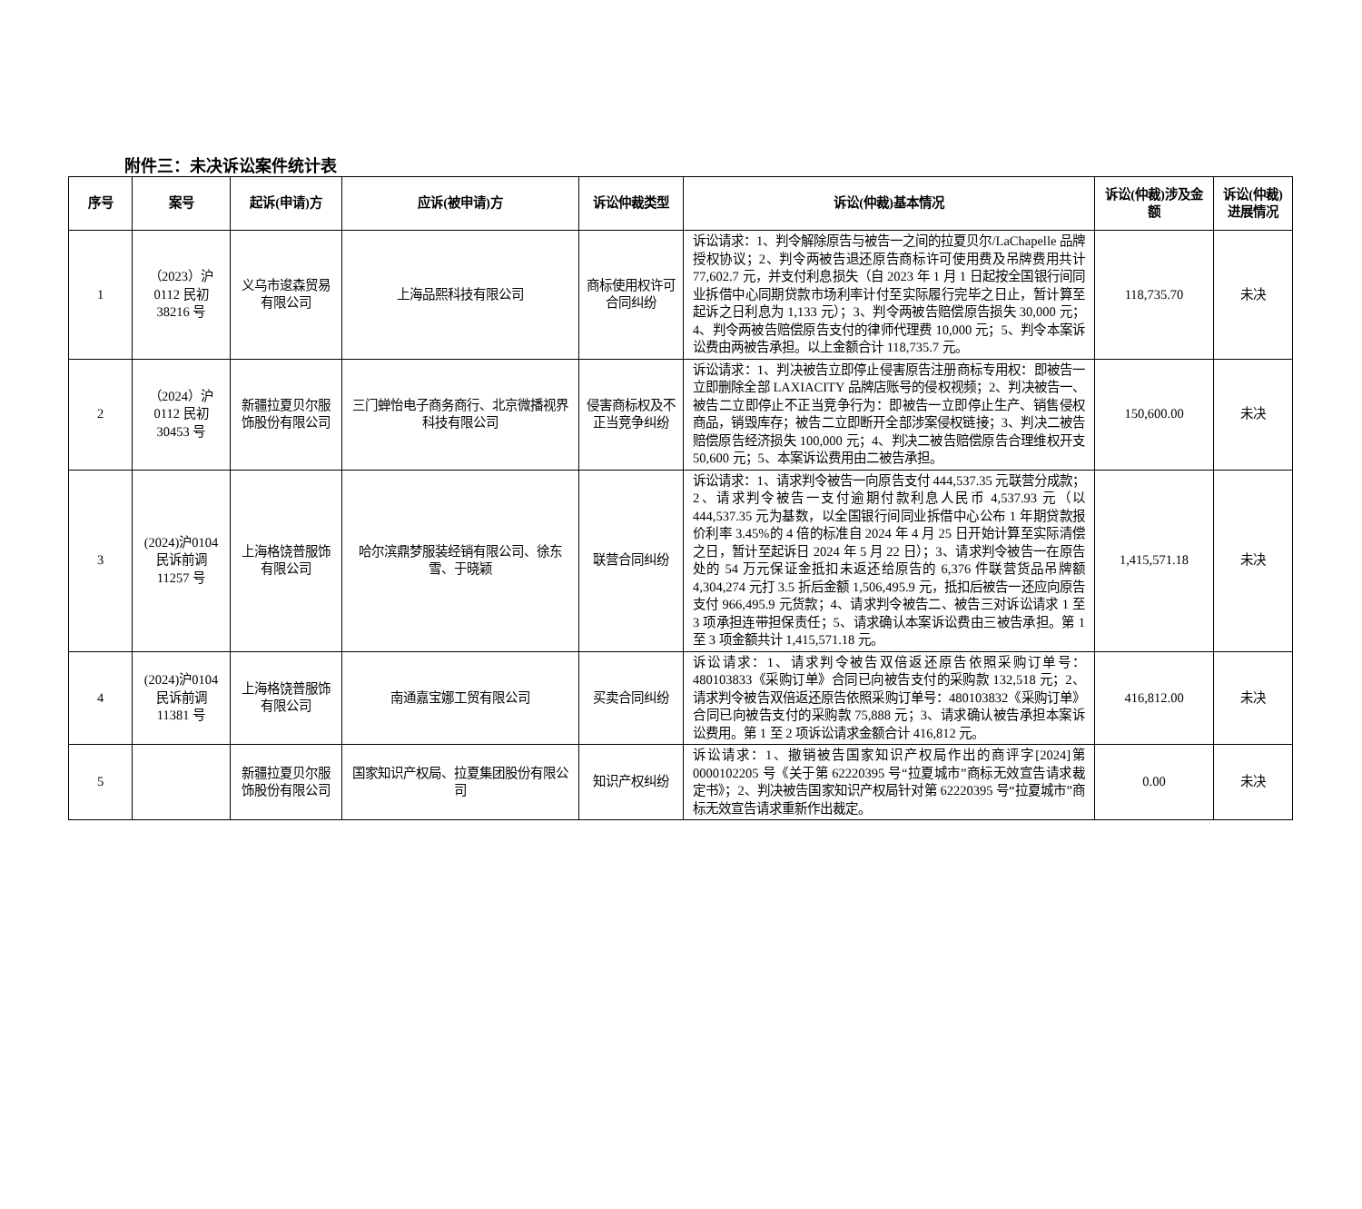附件三：未决诉讼案件统计表
| 序号 | 案号 | 起诉(申请)方 | 应诉(被申请)方 | 诉讼仲裁类型 | 诉讼(仲裁)基本情况 | 诉讼(仲裁)涉及金额 | 诉讼(仲裁)进展情况 |
| --- | --- | --- | --- | --- | --- | --- | --- |
| 1 | （2023）沪0112 民初38216 号 | 义乌市逡森贸易有限公司 | 上海品熙科技有限公司 | 商标使用权许可合同纠纷 | 诉讼请求：1、判令解除原告与被告一之间的拉夏贝尔/LaChapelle 品牌授权协议；2、判令两被告退还原告商标许可使用费及吊牌费用共计 77,602.7 元，并支付利息损失（自 2023 年 1 月 1 日起按全国银行间同业拆借中心同期贷款市场利率计付至实际履行完毕之日止，暂计算至起诉之日利息为 1,133 元）；3、判令两被告赔偿原告损失 30,000 元；4、判令两被告赔偿原告支付的律师代理费 10,000 元；5、判令本案诉讼费由两被告承担。以上金额合计 118,735.7 元。 | 118,735.70 | 未决 |
| 2 | （2024）沪0112 民初30453 号 | 新疆拉夏贝尔服饰股份有限公司 | 三门蝉怡电子商务商行、北京微播视界科技有限公司 | 侵害商标权及不正当竞争纠纷 | 诉讼请求：1、判决被告立即停止侵害原告注册商标专用权：即被告一立即删除全部 LAXIACITY 品牌店账号的侵权视频；2、判决被告一、被告二立即停止不正当竞争行为：即被告一立即停止生产、销售侵权商品，销毁库存；被告二立即断开全部涉案侵权链接；3、判决二被告赔偿原告经济损失 100,000 元；4、判决二被告赔偿原告合理维权开支 50,600 元；5、本案诉讼费用由二被告承担。 | 150,600.00 | 未决 |
| 3 | (2024)沪0104 民诉前调 11257 号 | 上海格饶普服饰有限公司 | 哈尔滨鼎梦服装经销有限公司、徐东雪、于晓颖 | 联营合同纠纷 | 诉讼请求：1、请求判令被告一向原告支付 444,537.35 元联营分成款；2、请求判令被告一支付逾期付款利息人民币 4,537.93 元（以444,537.35 元为基数，以全国银行间同业拆借中心公布 1 年期贷款报价利率 3.45%的 4 倍的标准自 2024 年 4 月 25 日开始计算至实际清偿之日，暂计至起诉日 2024 年 5 月 22 日）；3、请求判令被告一在原告处的 54 万元保证金抵扣未返还给原告的 6,376 件联营货品吊牌额 4,304,274 元打 3.5 折后金额 1,506,495.9 元，抵扣后被告一还应向原告支付 966,495.9 元货款；4、请求判令被告二、被告三对诉讼请求 1 至 3 项承担连带担保责任；5、请求确认本案诉讼费由三被告承担。第 1 至 3 项金额共计 1,415,571.18 元。 | 1,415,571.18 | 未决 |
| 4 | (2024)沪0104 民诉前调 11381 号 | 上海格饶普服饰有限公司 | 南通嘉宝娜工贸有限公司 | 买卖合同纠纷 | 诉讼请求：1、请求判令被告双倍返还原告依照采购订单号：480103833《采购订单》合同已向被告支付的采购款 132,518 元；2、请求判令被告双倍返还原告依照采购订单号：480103832《采购订单》合同已向被告支付的采购款 75,888 元；3、请求确认被告承担本案诉讼费用。第 1 至 2 项诉讼请求金额合计 416,812 元。 | 416,812.00 | 未决 |
| 5 | | 新疆拉夏贝尔服饰股份有限公司 | 国家知识产权局、拉夏集团股份有限公司 | 知识产权纠纷 | 诉讼请求：1、撤销被告国家知识产权局作出的商评字[2024]第 0000102205 号《关于第 62220395 号“拉夏城市”商标无效宣告请求裁定书》；2、判决被告国家知识产权局针对第 62220395 号“拉夏城市”商标无效宣告请求重新作出裁定。 | 0.00 | 未决 |